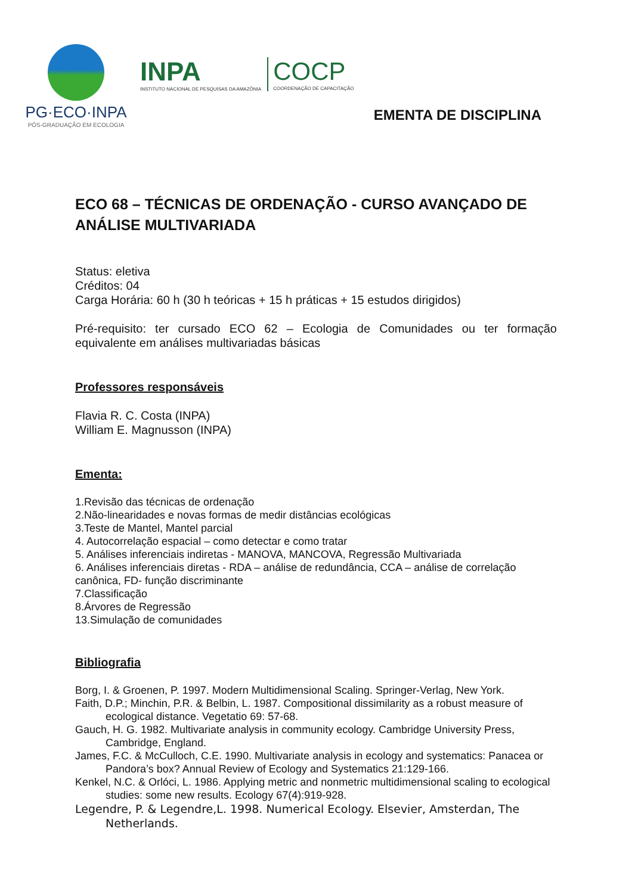PG·ECO·INPA
PÓS-GRADUAÇÃO EM ECOLOGIA
INPA
INSTITUTO NACIONAL DE PESQUISAS DA AMAZÔNIA
COCP
COORDENAÇÃO DE CAPACITAÇÃO
EMENTA DE DISCIPLINA
ECO 68 – TÉCNICAS DE ORDENAÇÃO - CURSO AVANÇADO DE ANÁLISE MULTIVARIADA
Status: eletiva
Créditos: 04
Carga Horária: 60 h (30 h teóricas + 15 h práticas + 15 estudos dirigidos)
Pré-requisito: ter cursado ECO 62 – Ecologia de Comunidades ou ter formação equivalente em análises multivariadas básicas
Professores responsáveis
Flavia R. C. Costa (INPA)
William E. Magnusson (INPA)
Ementa:
1.Revisão das técnicas de ordenação
2.Não-linearidades e novas formas de medir distâncias ecológicas
3.Teste de Mantel, Mantel parcial
4. Autocorrelação espacial – como detectar e como tratar
5. Análises inferenciais indiretas - MANOVA, MANCOVA, Regressão Multivariada
6. Análises inferenciais diretas - RDA – análise de redundância, CCA – análise de correlação canônica, FD- função discriminante
7.Classificação
8.Árvores de Regressão
13.Simulação de comunidades
Bibliografia
Borg, I. & Groenen, P. 1997. Modern Multidimensional Scaling. Springer-Verlag, New York.
Faith, D.P.; Minchin, P.R. & Belbin, L. 1987. Compositional dissimilarity as a robust measure of ecological distance. Vegetatio 69: 57-68.
Gauch, H. G. 1982. Multivariate analysis in community ecology. Cambridge University Press, Cambridge, England.
James, F.C. & McCulloch, C.E. 1990. Multivariate analysis in ecology and systematics: Panacea or Pandora’s box? Annual Review of Ecology and Systematics 21:129-166.
Kenkel, N.C. & Orlóci, L. 1986. Applying metric and nonmetric multidimensional scaling to ecological studies: some new results. Ecology 67(4):919-928.
Legendre, P. & Legendre,L. 1998. Numerical Ecology. Elsevier, Amsterdan, The Netherlands.